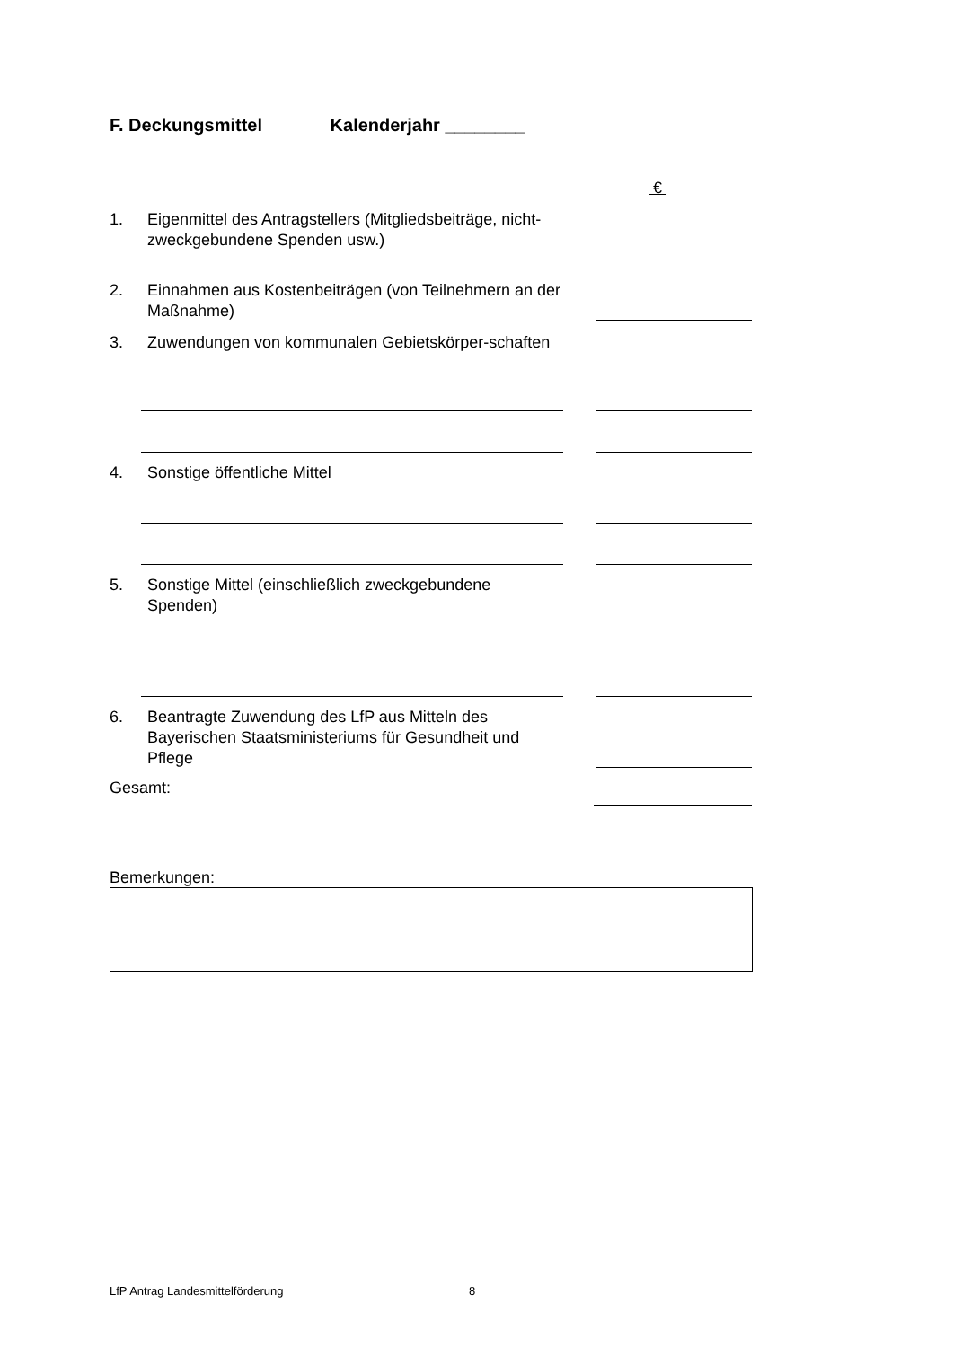F. Deckungsmittel Kalenderjahr ________
€
1. Eigenmittel des Antragstellers (Mitgliedsbeiträge, nicht-zweckgebundene Spenden usw.)
2. Einnahmen aus Kostenbeiträgen (von Teilnehmern an der Maßnahme)
3. Zuwendungen von kommunalen Gebietskörper-schaften
4. Sonstige öffentliche Mittel
5. Sonstige Mittel (einschließlich zweckgebundene Spenden)
6. Beantragte Zuwendung des LfP aus Mitteln des Bayerischen Staatsministeriums für Gesundheit und Pflege
Gesamt:
Bemerkungen:
LfP Antrag Landesmittelförderung 8